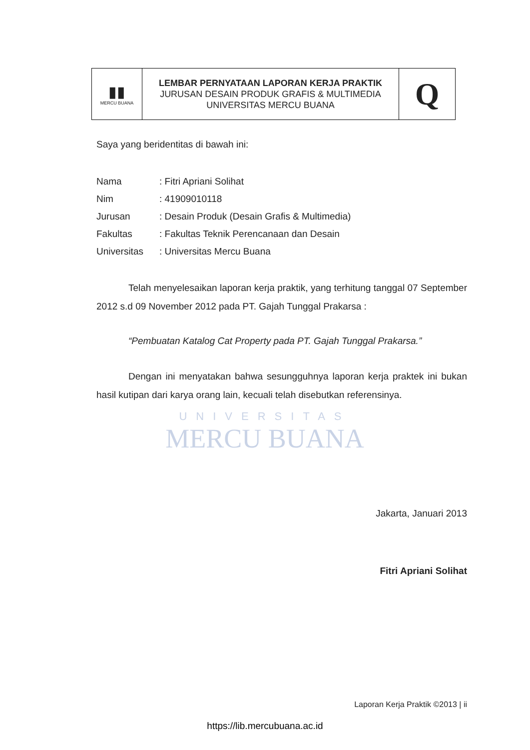UNIVERSITAS
MERCU BUANA
| ▮▮ MERCU BUANA | LEMBAR PERNYATAAN LAPORAN KERJA PRAKTIK JURUSAN DESAIN PRODUK GRAFIS & MULTIMEDIA UNIVERSITAS MERCU BUANA | Q |
Saya yang beridentitas di bawah ini:
| Nama | : Fitri Apriani Solihat |
| Nim | : 41909010118 |
| Jurusan | : Desain Produk (Desain Grafis & Multimedia) |
| Fakultas | : Fakultas Teknik Perencanaan dan Desain |
| Universitas | : Universitas Mercu Buana |
Telah menyelesaikan laporan kerja praktik, yang terhitung tanggal 07 September 2012 s.d 09 November 2012 pada PT. Gajah Tunggal Prakarsa :
“Pembuatan Katalog Cat Property pada PT. Gajah Tunggal Prakarsa.”
Dengan ini menyatakan bahwa sesungguhnya laporan kerja praktek ini bukan hasil kutipan dari karya orang lain, kecuali telah disebutkan referensinya.
Jakarta, Januari 2013
Fitri Apriani Solihat
Laporan Kerja Praktik ©2013 | ii
https://lib.mercubuana.ac.id